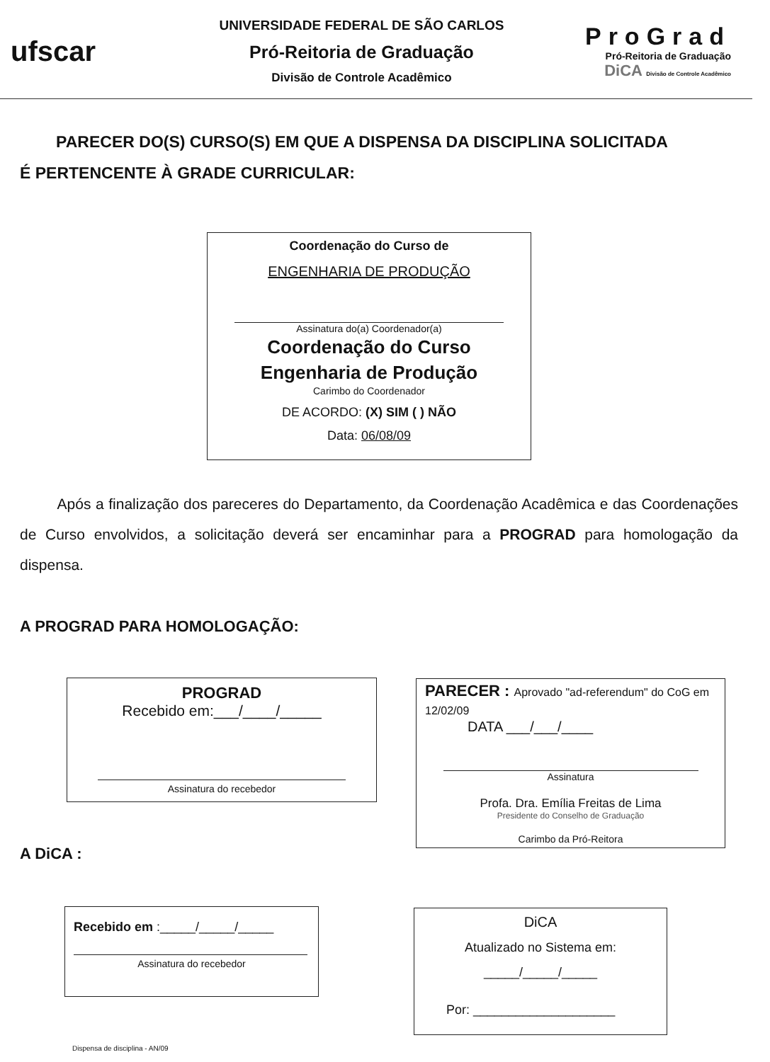ufscar
UNIVERSIDADE FEDERAL DE SÃO CARLOS
Pró-Reitoria de Graduação
Divisão de Controle Acadêmico
ProGrad
Pró-Reitoria de Graduação
DiCA Divisão de Controle Acadêmico
PARECER DO(S) CURSO(S) EM QUE A DISPENSA DA DISCIPLINA SOLICITADA
É PERTENCENTE À GRADE CURRICULAR:
Coordenação do Curso de
ENGENHARIA DE PRODUÇÃO
Assinatura do(a) Coordenador(a)
Coordenação do Curso
Engenharia de Produção
Carimbo do Coordenador
DE ACORDO: (X) SIM ( ) NÃO
Data: 06/08/09
Após a finalização dos pareceres do Departamento, da Coordenação Acadêmica e das Coordenações de Curso envolvidos, a solicitação deverá ser encaminhar para a PROGRAD para homologação da dispensa.
A PROGRAD PARA HOMOLOGAÇÃO:
PROGRAD
Recebido em:___/____/_____
Assinatura do recebedor
PARECER : Aprovado "ad-referendum" do CoG em 12/02/09
DATA ___/___/____
Assinatura
Profa. Dra. Emília Freitas de Lima
Presidente do Conselho de Graduação
Carimbo da Pró-Reitora
A DiCA :
Recebido em :_____/_____/_____
Assinatura do recebedor
DiCA
Atualizado no Sistema em:
_____/_____/_____
Por: ____________________
Dispensa de disciplina - AN/09